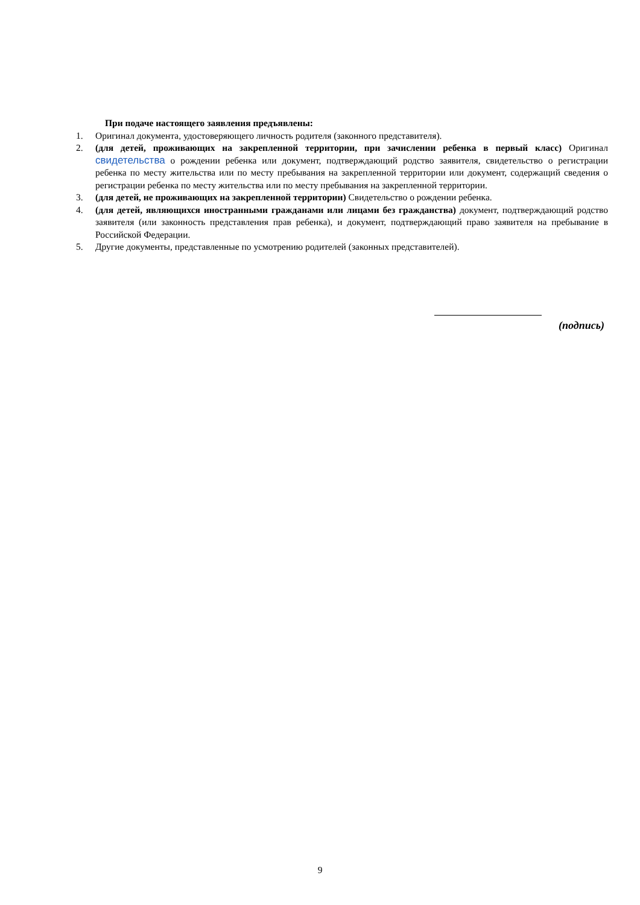При подаче настоящего заявления предъявлены:
1. Оригинал документа, удостоверяющего личность родителя (законного представителя).
2. (для детей, проживающих на закрепленной территории, при зачислении ребенка в первый класс) Оригинал свидетельства о рождении ребенка или документ, подтверждающий родство заявителя, свидетельство о регистрации ребенка по месту жительства или по месту пребывания на закрепленной территории или документ, содержащий сведения о регистрации ребенка по месту жительства или по месту пребывания на закрепленной территории.
3. (для детей, не проживающих на закрепленной территории) Свидетельство о рождении ребенка.
4. (для детей, являющихся иностранными гражданами или лицами без гражданства) документ, подтверждающий родство заявителя (или законность представления прав ребенка), и документ, подтверждающий право заявителя на пребывание в Российской Федерации.
5. Другие документы, представленные по усмотрению родителей (законных представителей).
(подпись)
9